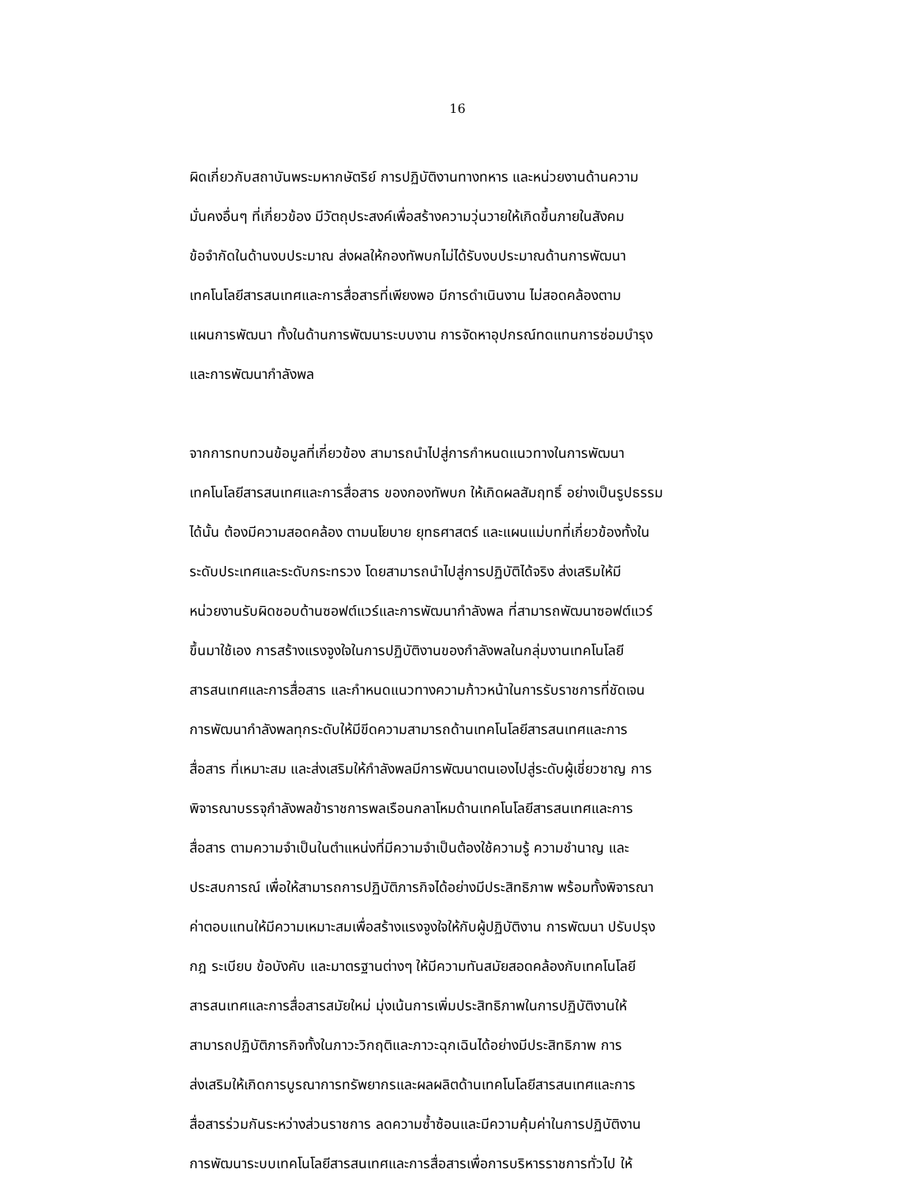16
ผิดเกี่ยวกับสถาบันพระมหากษัตริย์ การปฏิบัติงานทางทหาร และหน่วยงานด้านความ
มั่นคงอื่นๆ ที่เกี่ยวข้อง มีวัตถุประสงค์เพื่อสร้างความวุ่นวายให้เกิดขึ้นภายในสังคม
ข้อจำกัดในด้านงบประมาณ ส่งผลให้กองทัพบกไม่ได้รับงบประมาณด้านการพัฒนา
เทคโนโลยีสารสนเทศและการสื่อสารที่เพียงพอ มีการดำเนินงาน ไม่สอดคล้องตาม
แผนการพัฒนา ทั้งในด้านการพัฒนาระบบงาน การจัดหาอุปกรณ์ทดแทนการซ่อมบำรุง
และการพัฒนากำลังพล
จากการทบทวนข้อมูลที่เกี่ยวข้อง สามารถนำไปสู่การกำหนดแนวทางในการพัฒนา
เทคโนโลยีสารสนเทศและการสื่อสาร ของกองทัพบก ให้เกิดผลสัมฤทธิ์ อย่างเป็นรูปธรรม
ได้นั้น ต้องมีความสอดคล้อง ตามนโยบาย ยุทธศาสตร์ และแผนแม่บทที่เกี่ยวข้องทั้งใน
ระดับประเทศและระดับกระทรวง โดยสามารถนำไปสู่การปฏิบัติได้จริง ส่งเสริมให้มี
หน่วยงานรับผิดชอบด้านซอฟต์แวร์และการพัฒนากำลังพล ที่สามารถพัฒนาซอฟต์แวร์
ขึ้นมาใช้เอง การสร้างแรงจูงใจในการปฏิบัติงานของกำลังพลในกลุ่มงานเทคโนโลยี
สารสนเทศและการสื่อสาร และกำหนดแนวทางความก้าวหน้าในการรับราชการที่ชัดเจน
การพัฒนากำลังพลทุกระดับให้มีขีดความสามารถด้านเทคโนโลยีสารสนเทศและการ
สื่อสาร ที่เหมาะสม และส่งเสริมให้กำลังพลมีการพัฒนาตนเองไปสู่ระดับผู้เชี่ยวชาญ การ
พิจารณาบรรจุกำลังพลข้าราชการพลเรือนกลาโหมด้านเทคโนโลยีสารสนเทศและการ
สื่อสาร ตามความจำเป็นในตำแหน่งที่มีความจำเป็นต้องใช้ความรู้ ความชำนาญ และ
ประสบการณ์ เพื่อให้สามารถการปฏิบัติภารกิจได้อย่างมีประสิทธิภาพ พร้อมทั้งพิจารณา
ค่าตอบแทนให้มีความเหมาะสมเพื่อสร้างแรงจูงใจให้กับผู้ปฏิบัติงาน การพัฒนา ปรับปรุง
กฎ ระเบียบ ข้อบังคับ และมาตรฐานต่างๆ ให้มีความทันสมัยสอดคล้องกับเทคโนโลยี
สารสนเทศและการสื่อสารสมัยใหม่ มุ่งเน้นการเพิ่มประสิทธิภาพในการปฏิบัติงานให้
สามารถปฏิบัติภารกิจทั้งในภาวะวิกฤติและภาวะฉุกเฉินได้อย่างมีประสิทธิภาพ การ
ส่งเสริมให้เกิดการบูรณาการทรัพยากรและผลผลิตด้านเทคโนโลยีสารสนเทศและการ
สื่อสารร่วมกันระหว่างส่วนราชการ ลดความซ้ำซ้อนและมีความคุ้มค่าในการปฏิบัติงาน
การพัฒนาระบบเทคโนโลยีสารสนเทศและการสื่อสารเพื่อการบริหารราชการทั่วไป ให้